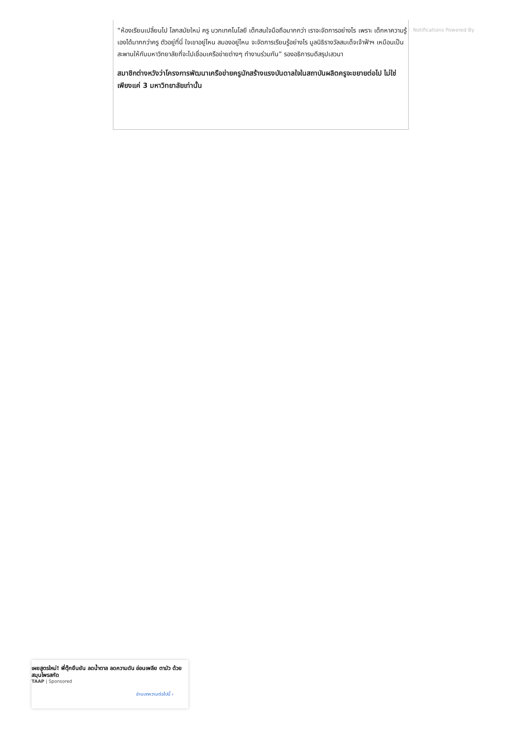“ห้องเรียนเปลี่ยนไป โลกสมัยใหม่ ครู บวกเทคโนโลยี เด็กสนใจมือถือมากกว่า เราจะจัดการอย่างไร เพราะ เด็กหาความรู้เองได้มากกว่าครู ตัวอยู่ที่นี่ ใจเขาอยู่ไหน สมองอยู่ไหน จะจัดการเรียนรู้อย่างไร มูลนิธิรางวัลสมเด็จเจ้าฟ้าฯ เหมือนเป็นสะพานให้กับมหาวิทยาลัยที่จะไปเชื่อมเครือข่ายต่างๆ ทำงานร่วมกัน” รองอธิการบดีสรุปเสวนา
สมาชิกต่างหวังว่าโครงการพัฒนาเครือข่ายครูนักสร้างแรงบันดาลใจในสถาบันผลิตครูจะขยายต่อไป ไม่ใช่เพียงแค่ 3 มหาวิทยาลัยเท่านั้น
Notifications Powered By
เผยสูตรใหม่! พี่ตุ๊กยืนยัน ลดน้ำตาล ลดความดัน อ่อนเพลีย ตามัว ด้วยสมุนไพรสกัด
TAAP | Sponsored
อ่านบทความต่อไปนี้ ›